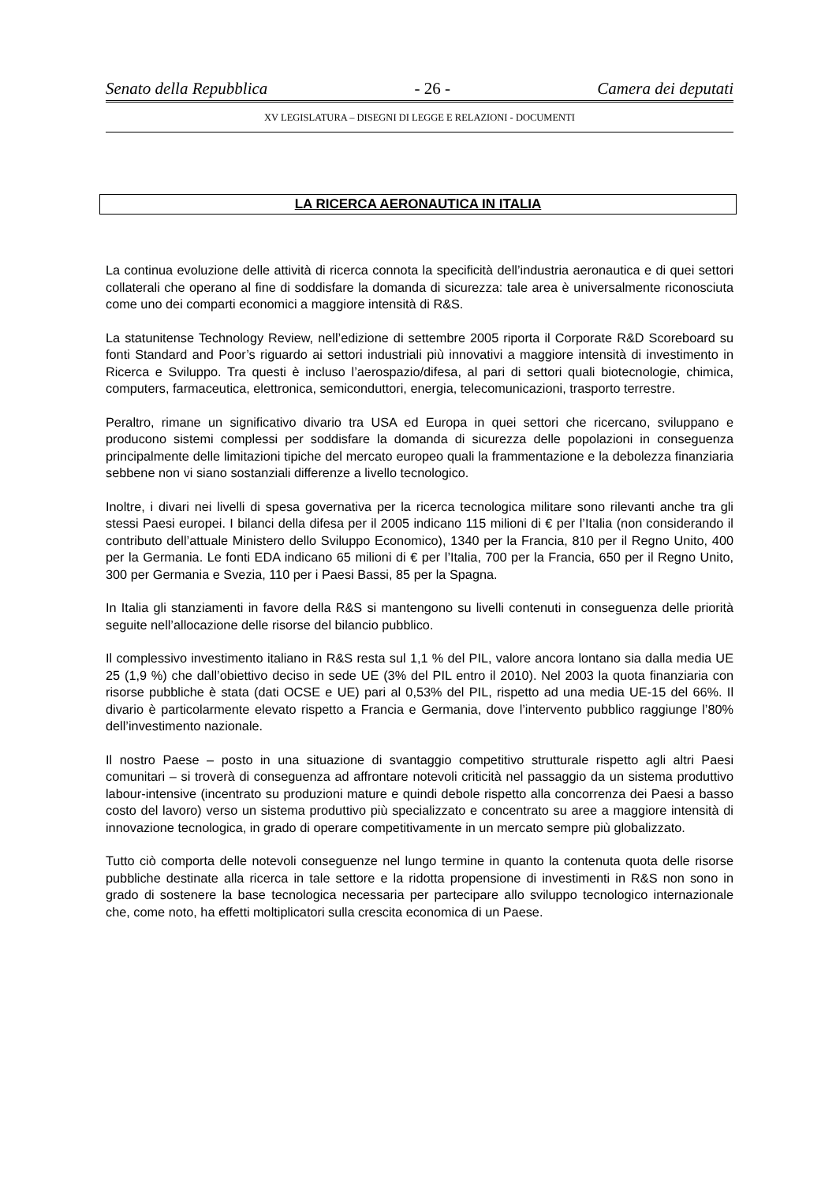Senato della Repubblica - 26 - Camera dei deputati
XV LEGISLATURA – DISEGNI DI LEGGE E RELAZIONI - DOCUMENTI
LA RICERCA AERONAUTICA IN ITALIA
La continua evoluzione delle attività di ricerca connota la specificità dell’industria aeronautica e di quei settori collaterali che operano al fine di soddisfare la domanda di sicurezza: tale area è universalmente riconosciuta come uno dei comparti economici a maggiore intensità di R&S.
La statunitense Technology Review, nell’edizione di settembre 2005 riporta il Corporate R&D Scoreboard su fonti Standard and Poor’s riguardo ai settori industriali più innovativi a maggiore intensità di investimento in Ricerca e Sviluppo. Tra questi è incluso l’aerospazio/difesa, al pari di settori quali biotecnologie, chimica, computers, farmaceutica, elettronica, semiconduttori, energia, telecomunicazioni, trasporto terrestre.
Peraltro, rimane un significativo divario tra USA ed Europa in quei settori che ricercano, sviluppano e producono sistemi complessi per soddisfare la domanda di sicurezza delle popolazioni in conseguenza principalmente delle limitazioni tipiche del mercato europeo quali la frammentazione e la debolezza finanziaria sebbene non vi siano sostanziali differenze a livello tecnologico.
Inoltre, i divari nei livelli di spesa governativa per la ricerca tecnologica militare sono rilevanti anche tra gli stessi Paesi europei. I bilanci della difesa per il 2005 indicano 115 milioni di € per l’Italia (non considerando il contributo dell’attuale Ministero dello Sviluppo Economico), 1340 per la Francia, 810 per il Regno Unito, 400 per la Germania. Le fonti EDA indicano 65 milioni di € per l’Italia, 700 per la Francia, 650 per il Regno Unito, 300 per Germania e Svezia, 110 per i Paesi Bassi, 85 per la Spagna.
In Italia gli stanziamenti in favore della R&S si mantengono su livelli contenuti in conseguenza delle priorità seguite nell’allocazione delle risorse del bilancio pubblico.
Il complessivo investimento italiano in R&S resta sul 1,1 % del PIL, valore ancora lontano sia dalla media UE 25 (1,9 %) che dall’obiettivo deciso in sede UE (3% del PIL entro il 2010). Nel 2003 la quota finanziaria con risorse pubbliche è stata (dati OCSE e UE) pari al 0,53% del PIL, rispetto ad una media UE-15 del 66%. Il divario è particolarmente elevato rispetto a Francia e Germania, dove l’intervento pubblico raggiunge l’80% dell’investimento nazionale.
Il nostro Paese – posto in una situazione di svantaggio competitivo strutturale rispetto agli altri Paesi comunitari – si troverà di conseguenza ad affrontare notevoli criticità nel passaggio da un sistema produttivo labour-intensive (incentrato su produzioni mature e quindi debole rispetto alla concorrenza dei Paesi a basso costo del lavoro) verso un sistema produttivo più specializzato e concentrato su aree a maggiore intensità di innovazione tecnologica, in grado di operare competitivamente in un mercato sempre più globalizzato.
Tutto ciò comporta delle notevoli conseguenze nel lungo termine in quanto la contenuta quota delle risorse pubbliche destinate alla ricerca in tale settore e la ridotta propensione di investimenti in R&S non sono in grado di sostenere la base tecnologica necessaria per partecipare allo sviluppo tecnologico internazionale che, come noto, ha effetti moltiplicatori sulla crescita economica di un Paese.